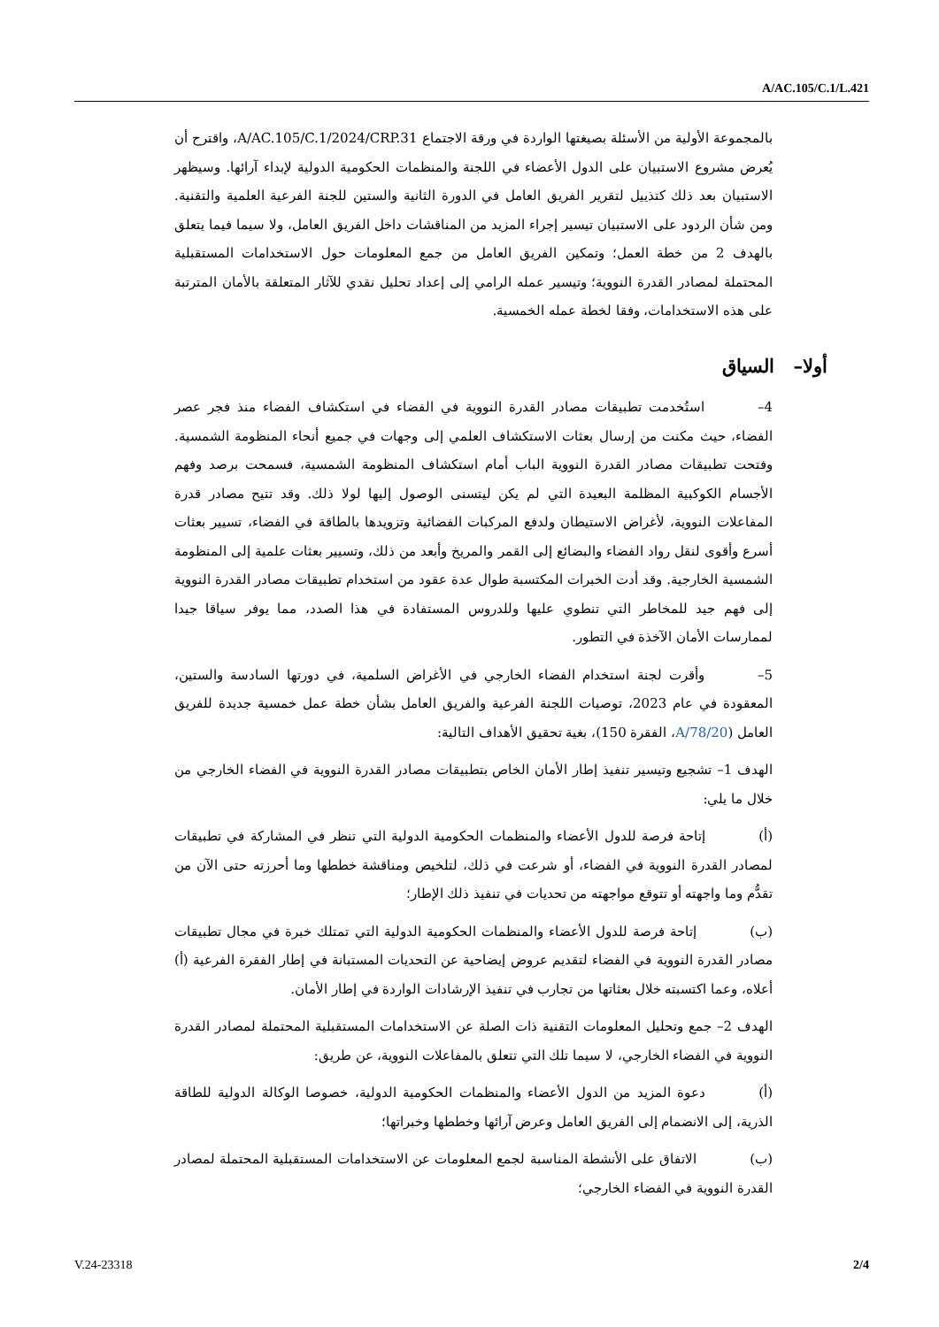A/AC.105/C.1/L.421
بالمجموعة الأولية من الأسئلة بصيغتها الواردة في ورقة الاجتماع A/AC.105/C.1/2024/CRP.31، واقترح أن يُعرض مشروع الاستبيان على الدول الأعضاء في اللجنة والمنظمات الحكومية الدولية لإبداء آرائها. وسيظهر الاستبيان بعد ذلك كتذييل لتقرير الفريق العامل في الدورة الثانية والستين للجنة الفرعية العلمية والتقنية. ومن شأن الردود على الاستبيان تيسير إجراء المزيد من المناقشات داخل الفريق العامل، ولا سيما فيما يتعلق بالهدف 2 من خطة العمل؛ وتمكين الفريق العامل من جمع المعلومات حول الاستخدامات المستقبلية المحتملة لمصادر القدرة النووية؛ وتيسير عمله الرامي إلى إعداد تحليل نقدي للآثار المتعلقة بالأمان المترتبة على هذه الاستخدامات، وفقا لخطة عمله الخمسية.
أولا– السياق
4– استُخدمت تطبيقات مصادر القدرة النووية في الفضاء في استكشاف الفضاء منذ فجر عصر الفضاء، حيث مكنت من إرسال بعثات الاستكشاف العلمي إلى وجهات في جميع أنحاء المنظومة الشمسية. وفتحت تطبيقات مصادر القدرة النووية الباب أمام استكشاف المنظومة الشمسية، فسمحت برصد وفهم الأجسام الكوكبية المظلمة البعيدة التي لم يكن ليتسنى الوصول إليها لولا ذلك. وقد تتيح مصادر قدرة المفاعلات النووية، لأغراض الاستيطان ولدفع المركبات الفضائية وتزويدها بالطاقة في الفضاء، تسيير بعثات أسرع وأقوى لنقل رواد الفضاء والبضائع إلى القمر والمريخ وأبعد من ذلك، وتسيير بعثات علمية إلى المنظومة الشمسية الخارجية. وقد أدت الخبرات المكتسبة طوال عدة عقود من استخدام تطبيقات مصادر القدرة النووية إلى فهم جيد للمخاطر التي تنطوي عليها وللدروس المستفادة في هذا الصدد، مما يوفر سياقا جيدا لممارسات الأمان الآخذة في التطور.
5– وأقرت لجنة استخدام الفضاء الخارجي في الأغراض السلمية، في دورتها السادسة والستين، المعقودة في عام 2023، توصيات اللجنة الفرعية والفريق العامل بشأن خطة عمل خمسية جديدة للفريق العامل (A/78/20، الفقرة 150)، بغية تحقيق الأهداف التالية:
الهدف 1– تشجيع وتيسير تنفيذ إطار الأمان الخاص بتطبيقات مصادر القدرة النووية في الفضاء الخارجي من خلال ما يلي:
(أ) إتاحة فرصة للدول الأعضاء والمنظمات الحكومية الدولية التي تنظر في المشاركة في تطبيقات لمصادر القدرة النووية في الفضاء، أو شرعت في ذلك، لتلخيص ومناقشة خططها وما أحرزته حتى الآن من تقدُّم وما واجهته أو تتوقع مواجهته من تحديات في تنفيذ ذلك الإطار؛
(ب) إتاحة فرصة للدول الأعضاء والمنظمات الحكومية الدولية التي تمتلك خبرة في مجال تطبيقات مصادر القدرة النووية في الفضاء لتقديم عروض إيضاحية عن التحديات المستبانة في إطار الفقرة الفرعية (أ) أعلاه، وعما اكتسبته خلال بعثاتها من تجارب في تنفيذ الإرشادات الواردة في إطار الأمان.
الهدف 2– جمع وتحليل المعلومات التقنية ذات الصلة عن الاستخدامات المستقبلية المحتملة لمصادر القدرة النووية في الفضاء الخارجي، لا سيما تلك التي تتعلق بالمفاعلات النووية، عن طريق:
(أ) دعوة المزيد من الدول الأعضاء والمنظمات الحكومية الدولية، خصوصا الوكالة الدولية للطاقة الذرية، إلى الانضمام إلى الفريق العامل وعرض آرائها وخططها وخبراتها؛
(ب) الاتفاق على الأنشطة المناسبة لجمع المعلومات عن الاستخدامات المستقبلية المحتملة لمصادر القدرة النووية في الفضاء الخارجي؛
V.24-23318 2/4